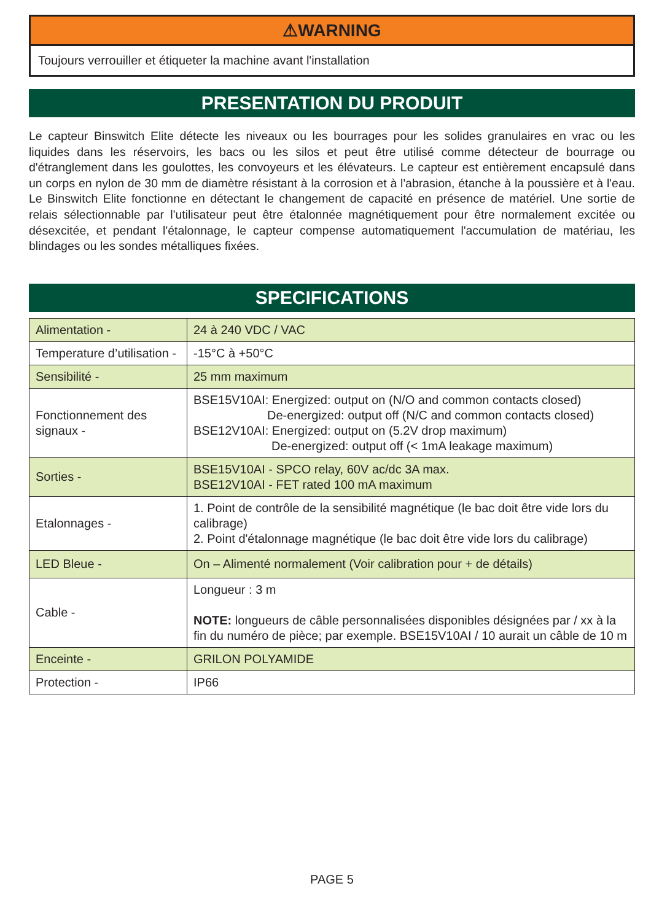⚠WARNING
Toujours verrouiller et étiqueter la machine avant l'installation
PRESENTATION DU PRODUIT
Le capteur Binswitch Elite détecte les niveaux ou les bourrages pour les solides granulaires en vrac ou les liquides dans les réservoirs, les bacs ou les silos et peut être utilisé comme détecteur de bourrage ou d'étranglement dans les goulottes, les convoyeurs et les élévateurs. Le capteur est entièrement encapsulé dans un corps en nylon de 30 mm de diamètre résistant à la corrosion et à l'abrasion, étanche à la poussière et à l'eau. Le Binswitch Elite fonctionne en détectant le changement de capacité en présence de matériel. Une sortie de relais sélectionnable par l'utilisateur peut être étalonnée magnétiquement pour être normalement excitée ou désexcitée, et pendant l'étalonnage, le capteur compense automatiquement l'accumulation de matériau, les blindages ou les sondes métalliques fixées.
SPECIFICATIONS
| Alimentation - | 24 à 240 VDC / VAC |
| Temperature d’utilisation - | -15°C à +50°C |
| Sensibilité - | 25 mm maximum |
| Fonctionnement des signaux - | BSE15V10AI: Energized: output on (N/O and common contacts closed) De-energized: output off (N/C and common contacts closed) BSE12V10AI: Energized: output on (5.2V drop maximum) De-energized: output off (< 1mA leakage maximum) |
| Sorties - | BSE15V10AI - SPCO relay, 60V ac/dc 3A max. BSE12V10AI - FET rated 100 mA maximum |
| Etalonnages - | 1. Point de contrôle de la sensibilité magnétique (le bac doit être vide lors du calibrage) 2. Point d'étalonnage magnétique (le bac doit être vide lors du calibrage) |
| LED Bleue - | On – Alimenté normalement (Voir calibration pour + de détails) |
| Cable - | Longueur : 3 m NOTE: longueurs de câble personnalisées disponibles désignées par / xx à la fin du numéro de pièce; par exemple. BSE15V10AI / 10 aurait un câble de 10 m |
| Enceinte - | GRILON POLYAMIDE |
| Protection - | IP66 |
PAGE 5